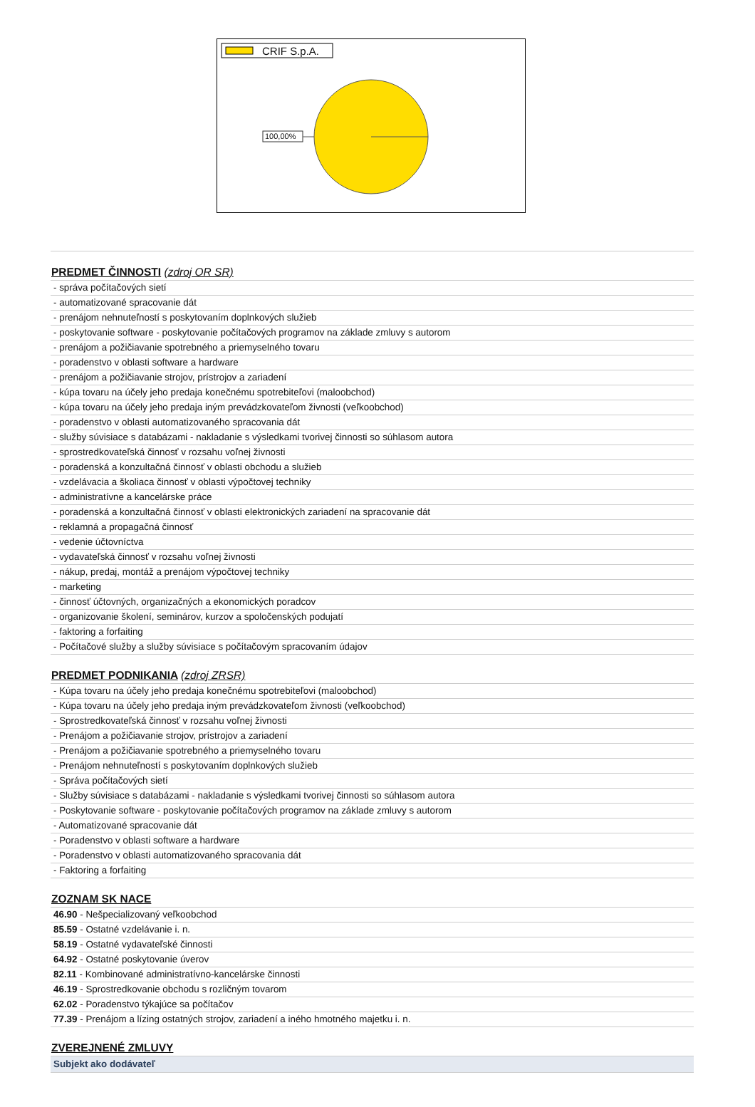CRIF S.p.A.
100,00%
PREDMET ČINNOSTI (zdroj OR SR)
- správa počítačových sietí
- automatizované spracovanie dát
- prenájom nehnuteľností s poskytovaním doplnkových služieb
- poskytovanie software - poskytovanie počítačových programov na základe zmluvy s autorom
- prenájom a požičiavanie spotrebného a priemyselného tovaru
- poradenstvo v oblasti software a hardware
- prenájom a požičiavanie strojov, prístrojov a zariadení
- kúpa tovaru na účely jeho predaja konečnému spotrebiteľovi (maloobchod)
- kúpa tovaru na účely jeho predaja iným prevádzkovateľom živnosti (veľkoobchod)
- poradenstvo v oblasti automatizovaného spracovania dát
- služby súvisiace s databázami - nakladanie s výsledkami tvorivej činnosti so súhlasom autora
- sprostredkovateľská činnosť v rozsahu voľnej živnosti
- poradenská a konzultačná činnosť v oblasti obchodu a služieb
- vzdelávacia a školiaca činnosť v oblasti výpočtovej techniky
- administratívne a kancelárske práce
- poradenská a konzultačná činnosť v oblasti elektronických zariadení na spracovanie dát
- reklamná a propagačná činnosť
- vedenie účtovníctva
- vydavateľská činnosť v rozsahu voľnej živnosti
- nákup, predaj, montáž a prenájom výpočtovej techniky
- marketing
- činnosť účtovných, organizačných a ekonomických poradcov
- organizovanie školení, seminárov, kurzov a spoločenských podujatí
- faktoring a forfaiting
- Počítačové služby a služby súvisiace s počítačovým spracovaním údajov
PREDMET PODNIKANIA (zdroj ZRSR)
- Kúpa tovaru na účely jeho predaja konečnému spotrebiteľovi (maloobchod)
- Kúpa tovaru na účely jeho predaja iným prevádzkovateľom živnosti (veľkoobchod)
- Sprostredkovateľská činnosť v rozsahu voľnej živnosti
- Prenájom a požičiavanie strojov, prístrojov a zariadení
- Prenájom a požičiavanie spotrebného a priemyselného tovaru
- Prenájom nehnuteľností s poskytovaním doplnkových služieb
- Správa počítačových sietí
- Služby súvisiace s databázami - nakladanie s výsledkami tvorivej činnosti so súhlasom autora
- Poskytovanie software - poskytovanie počítačových programov na základe zmluvy s autorom
- Automatizované spracovanie dát
- Poradenstvo v oblasti software a hardware
- Poradenstvo v oblasti automatizovaného spracovania dát
- Faktoring a forfaiting
ZOZNAM SK NACE
46.90 - Nešpecializovaný veľkoobchod
85.59 - Ostatné vzdelávanie i. n.
58.19 - Ostatné vydavateľské činnosti
64.92 - Ostatné poskytovanie úverov
82.11 - Kombinované administratívno-kancelárske činnosti
46.19 - Sprostredkovanie obchodu s rozličným tovarom
62.02 - Poradenstvo týkajúce sa počítačov
77.39 - Prenájom a lízing ostatných strojov, zariadení a iného hmotného majetku i. n.
ZVEREJNENÉ ZMLUVY
Subjekt ako dodávateľ